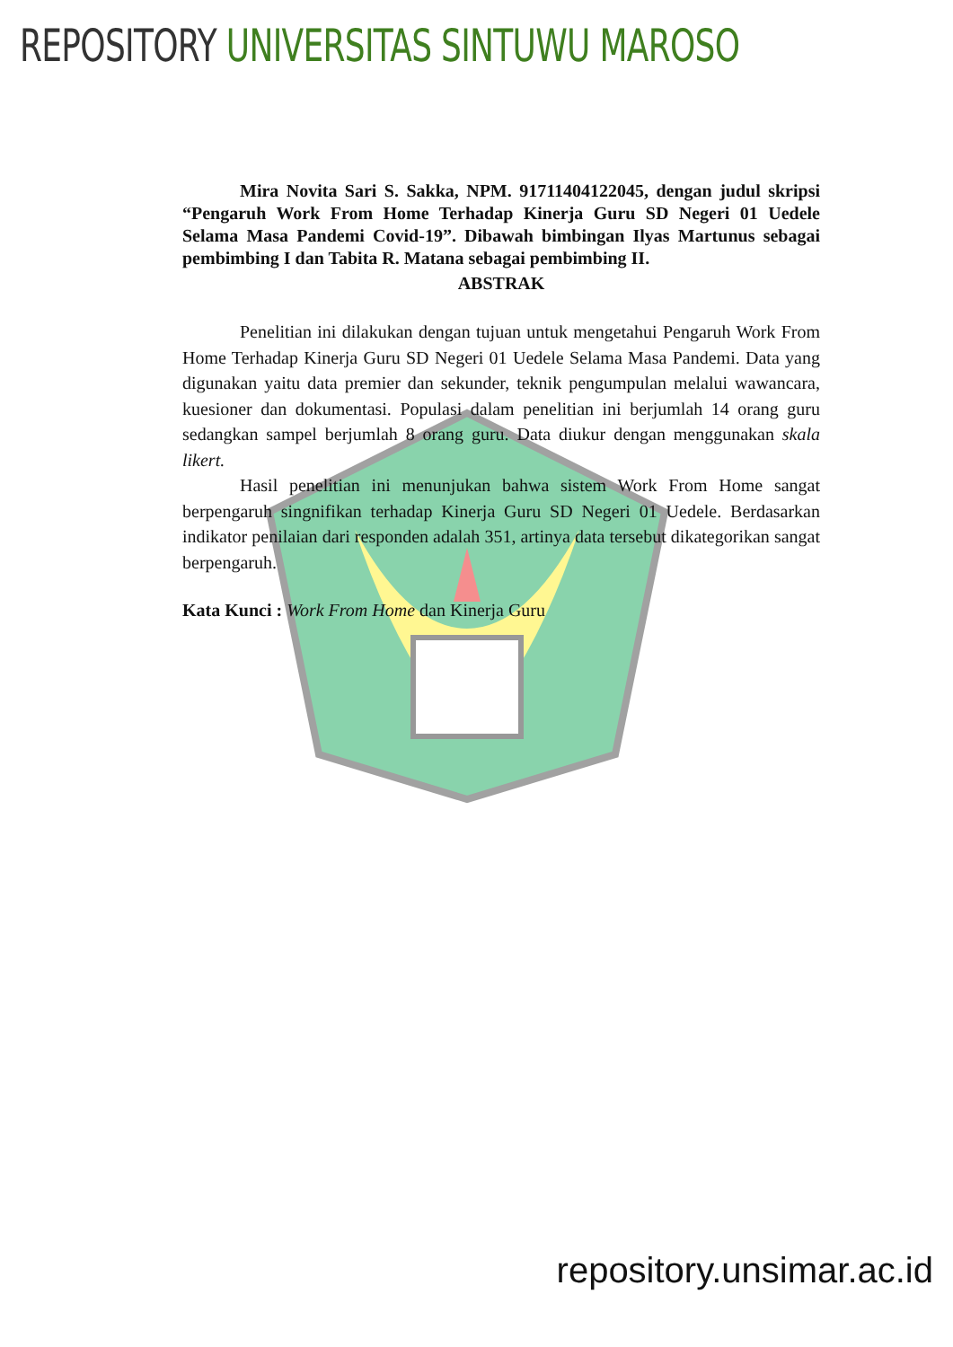REPOSITORY UNIVERSITAS SINTUWU MAROSO
Mira Novita Sari S. Sakka, NPM. 91711404122045, dengan judul skripsi “Pengaruh Work From Home Terhadap Kinerja Guru SD Negeri 01 Uedele Selama Masa Pandemi Covid-19”. Dibawah bimbingan Ilyas Martunus sebagai pembimbing I dan Tabita R. Matana sebagai pembimbing II.
ABSTRAK
Penelitian ini dilakukan dengan tujuan untuk mengetahui Pengaruh Work From Home Terhadap Kinerja Guru SD Negeri 01 Uedele Selama Masa Pandemi. Data yang digunakan yaitu data premier dan sekunder, teknik pengumpulan melalui wawancara, kuesioner dan dokumentasi. Populasi dalam penelitian ini berjumlah 14 orang guru sedangkan sampel berjumlah 8 orang guru. Data diukur dengan menggunakan skala likert.
Hasil penelitian ini menunjukan bahwa sistem Work From Home sangat berpengaruh singnifikan terhadap Kinerja Guru SD Negeri 01 Uedele. Berdasarkan indikator penilaian dari responden adalah 351, artinya data tersebut dikategorikan sangat berpengaruh.
Kata Kunci : Work From Home dan Kinerja Guru
repository.unsimar.ac.id